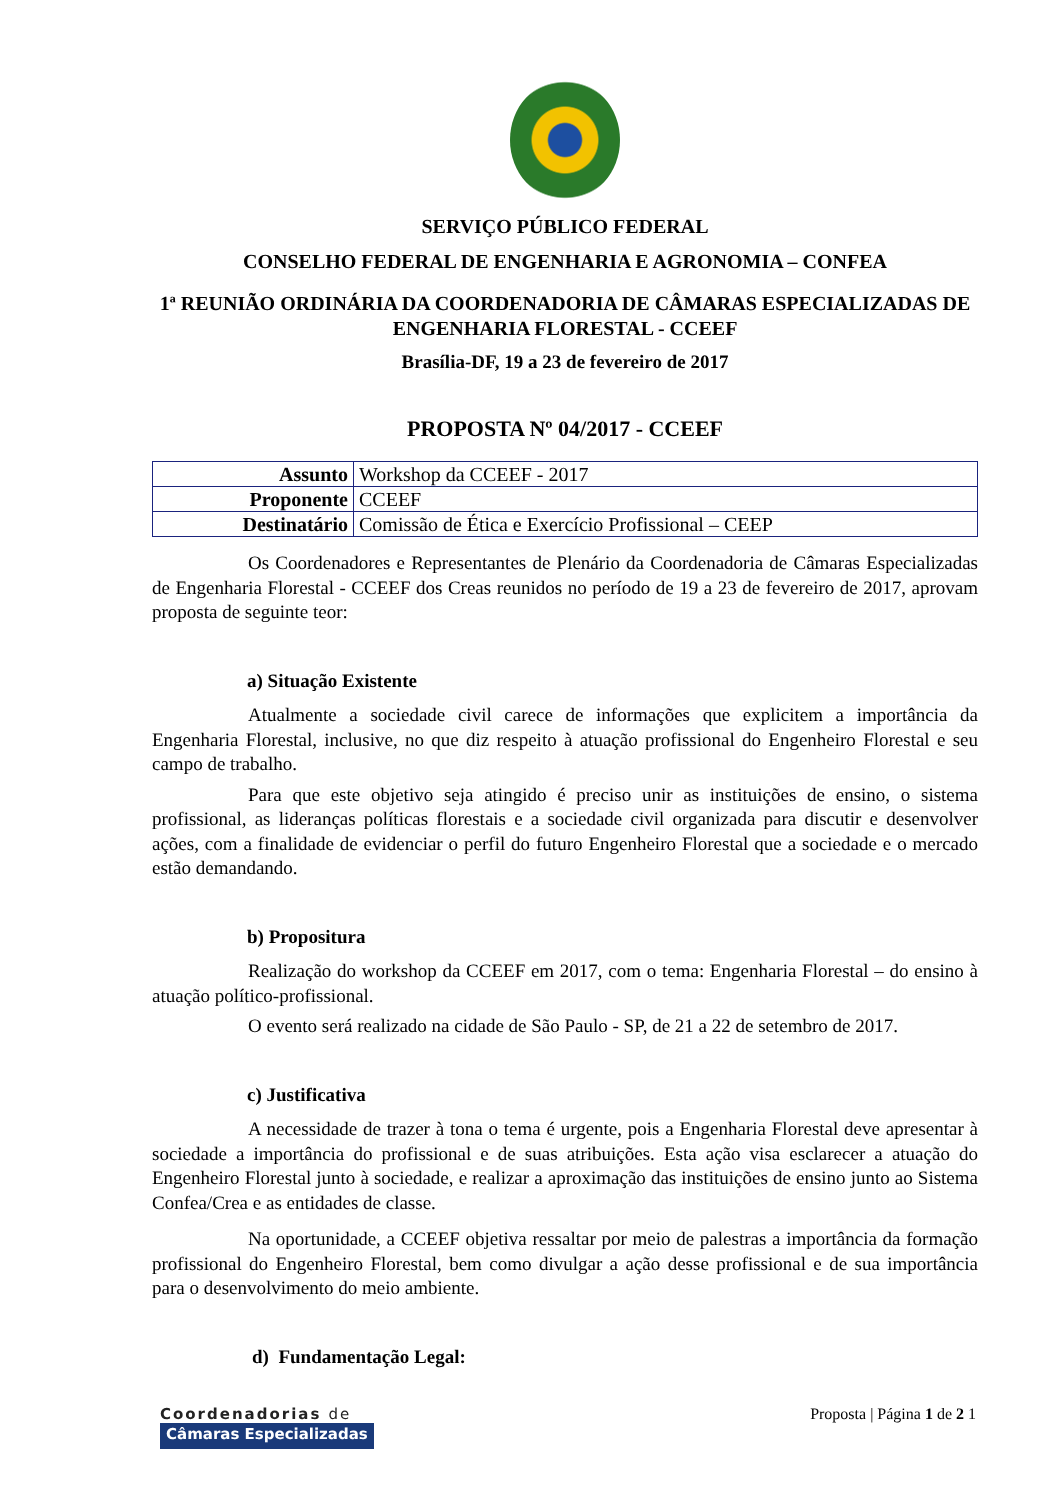SERVIÇO PÚBLICO FEDERAL
CONSELHO FEDERAL DE ENGENHARIA E AGRONOMIA – CONFEA
1ª REUNIÃO ORDINÁRIA DA COORDENADORIA DE CÂMARAS ESPECIALIZADAS DE ENGENHARIA FLORESTAL - CCEEF
Brasília-DF, 19 a 23 de fevereiro de 2017
PROPOSTA Nº 04/2017 - CCEEF
| Assunto | Workshop da CCEEF - 2017 |
| Proponente | CCEEF |
| Destinatário | Comissão de Ética e Exercício Profissional – CEEP |
Os Coordenadores e Representantes de Plenário da Coordenadoria de Câmaras Especializadas de Engenharia Florestal - CCEEF dos Creas reunidos no período de 19 a 23 de fevereiro de 2017, aprovam proposta de seguinte teor:
a) Situação Existente
Atualmente a sociedade civil carece de informações que explicitem a importância da Engenharia Florestal, inclusive, no que diz respeito à atuação profissional do Engenheiro Florestal e seu campo de trabalho.
Para que este objetivo seja atingido é preciso unir as instituições de ensino, o sistema profissional, as lideranças políticas florestais e a sociedade civil organizada para discutir e desenvolver ações, com a finalidade de evidenciar o perfil do futuro Engenheiro Florestal que a sociedade e o mercado estão demandando.
b) Propositura
Realização do workshop da CCEEF em 2017, com o tema: Engenharia Florestal – do ensino à atuação político-profissional.
O evento será realizado na cidade de São Paulo - SP, de 21 a 22 de setembro de 2017.
c) Justificativa
A necessidade de trazer à tona o tema é urgente, pois a Engenharia Florestal deve apresentar à sociedade a importância do profissional e de suas atribuições. Esta ação visa esclarecer a atuação do Engenheiro Florestal junto à sociedade, e realizar a aproximação das instituições de ensino junto ao Sistema Confea/Crea e as entidades de classe.
Na oportunidade, a CCEEF objetiva ressaltar por meio de palestras a importância da formação profissional do Engenheiro Florestal, bem como divulgar a ação desse profissional e de sua importância para o desenvolvimento do meio ambiente.
d) Fundamentação Legal:
Coordenadorias de
Câmaras Especializadas
Proposta | Página 1 de 2 1